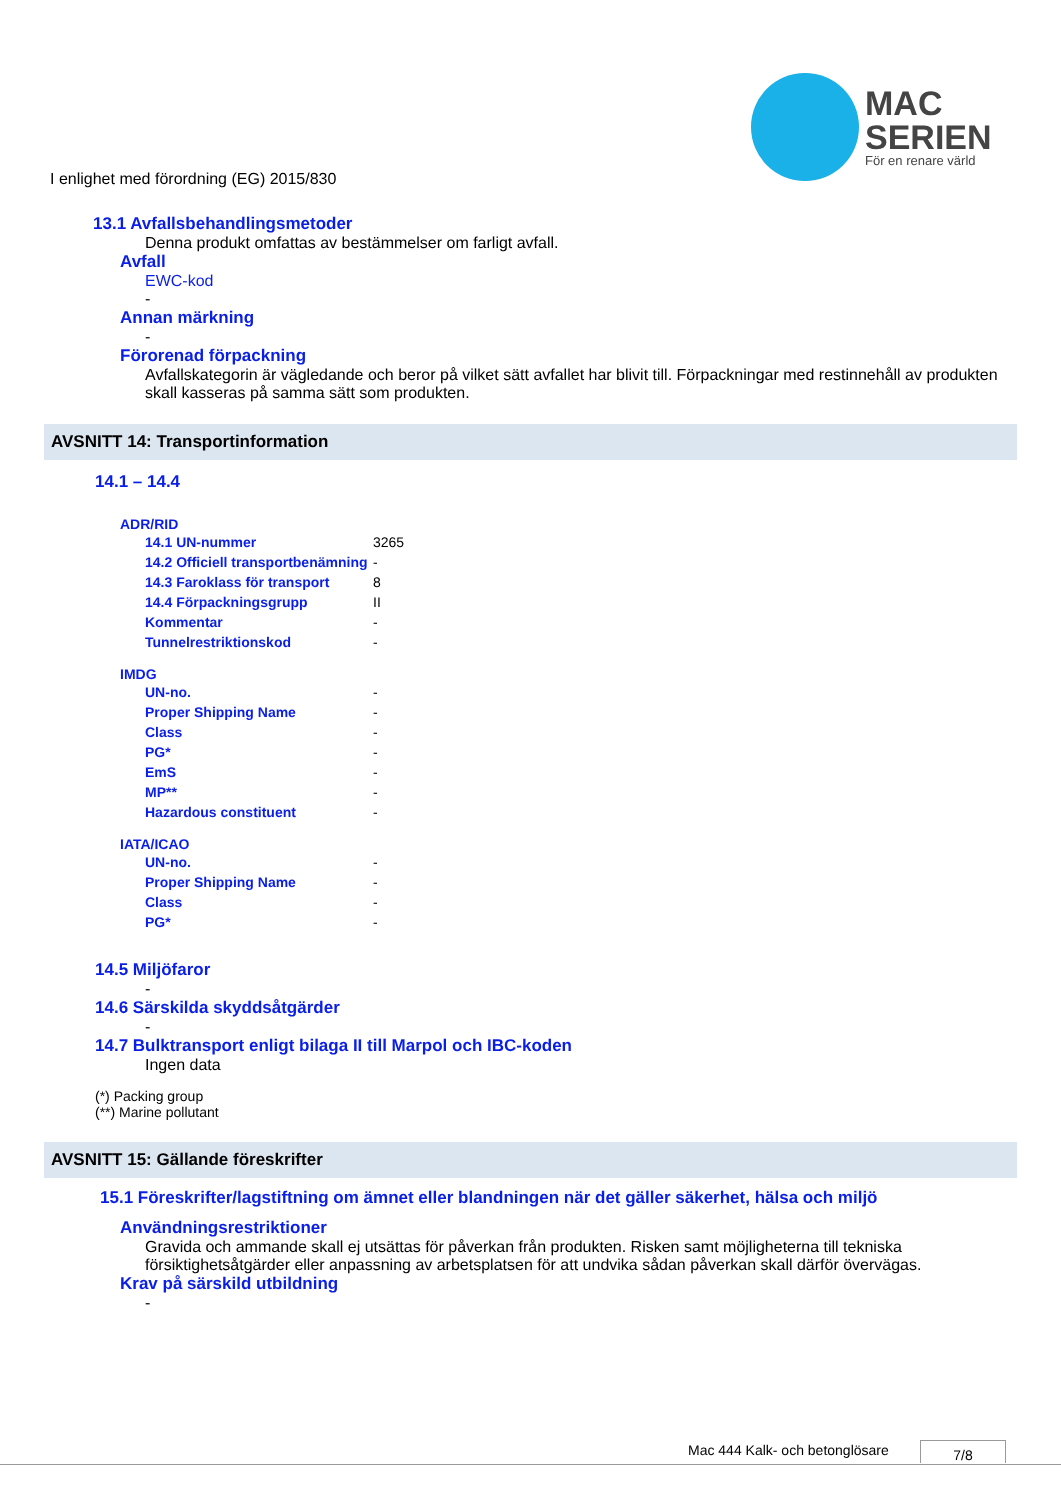MAC
SERIEN
För en renare värld
I enlighet med förordning (EG) 2015/830
13.1 Avfallsbehandlingsmetoder
Denna produkt omfattas av bestämmelser om farligt avfall.
Avfall
EWC-kod
-
Annan märkning
-
Förorenad förpackning
Avfallskategorin är vägledande och beror på vilket sätt avfallet har blivit till. Förpackningar med restinnehåll av produkten skall kasseras på samma sätt som produkten.
AVSNITT 14: Transportinformation
14.1 – 14.4
ADR/RID
| 14.1 UN-nummer | 3265 |
| 14.2 Officiell transportbenämning | - |
| 14.3 Faroklass för transport | 8 |
| 14.4 Förpackningsgrupp | II |
| Kommentar | - |
| Tunnelrestriktionskod | - |
IMDG
| UN-no. | - |
| Proper Shipping Name | - |
| Class | - |
| PG* | - |
| EmS | - |
| MP** | - |
| Hazardous constituent | - |
IATA/ICAO
| UN-no. | - |
| Proper Shipping Name | - |
| Class | - |
| PG* | - |
14.5 Miljöfaror
-
14.6 Särskilda skyddsåtgärder
-
14.7 Bulktransport enligt bilaga II till Marpol och IBC-koden
Ingen data
(*) Packing group
(**) Marine pollutant
AVSNITT 15: Gällande föreskrifter
15.1 Föreskrifter/lagstiftning om ämnet eller blandningen när det gäller säkerhet, hälsa och miljö
Användningsrestriktioner
Gravida och ammande skall ej utsättas för påverkan från produkten. Risken samt möjligheterna till tekniska försiktighetsåtgärder eller anpassning av arbetsplatsen för att undvika sådan påverkan skall därför övervägas.
Krav på särskild utbildning
-
Mac 444 Kalk- och betonglösare 7/8